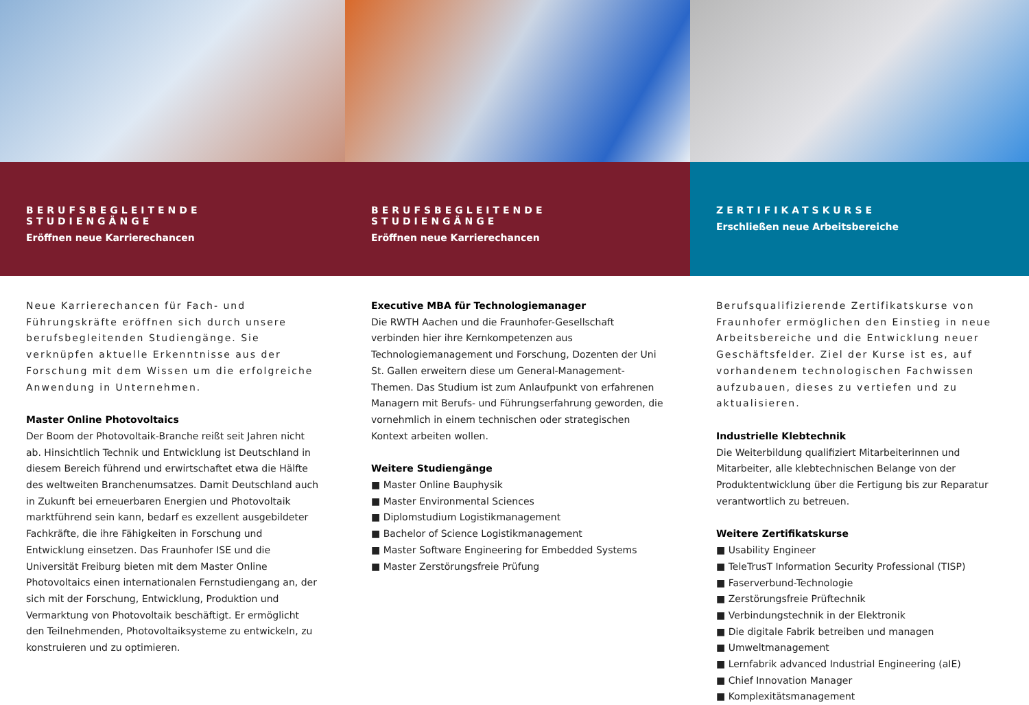BERUFSBEGLEITENDE STUDIENGÄNGE
Eröffnen neue Karrierechancen
Neue Karrierechancen für Fach- und Führungskräfte eröffnen sich durch unsere berufsbegleitenden Studiengänge. Sie verknüpfen aktuelle Erkenntnisse aus der Forschung mit dem Wissen um die erfolgreiche Anwendung in Unternehmen.
Master Online Photovoltaics
Der Boom der Photovoltaik-Branche reißt seit Jahren nicht ab. Hinsichtlich Technik und Entwicklung ist Deutschland in diesem Bereich führend und erwirtschaftet etwa die Hälfte des weltweiten Branchenumsatzes. Damit Deutschland auch in Zukunft bei erneuerbaren Energien und Photovoltaik marktführend sein kann, bedarf es exzellent ausgebildeter Fachkräfte, die ihre Fähigkeiten in Forschung und Entwicklung einsetzen. Das Fraunhofer ISE und die Universität Freiburg bieten mit dem Master Online Photovoltaics einen internationalen Fernstudiengang an, der sich mit der Forschung, Entwicklung, Produktion und Vermarktung von Photovoltaik beschäftigt. Er ermöglicht den Teilnehmenden, Photovoltaiksysteme zu entwickeln, zu konstruieren und zu optimieren.
BERUFSBEGLEITENDE STUDIENGÄNGE
Eröffnen neue Karrierechancen
Executive MBA für Technologiemanager
Die RWTH Aachen und die Fraunhofer-Gesellschaft verbinden hier ihre Kernkompetenzen aus Technologiemanagement und Forschung, Dozenten der Uni St. Gallen erweitern diese um General-Management-Themen. Das Studium ist zum Anlaufpunkt von erfahrenen Managern mit Berufs- und Führungserfahrung geworden, die vornehmlich in einem technischen oder strategischen Kontext arbeiten wollen.
Weitere Studiengänge
■ Master Online Bauphysik
■ Master Environmental Sciences
■ Diplomstudium Logistikmanagement
■ Bachelor of Science Logistikmanagement
■ Master Software Engineering for Embedded Systems
■ Master Zerstörungsfreie Prüfung
ZERTIFIKATSKURSE
Erschließen neue Arbeitsbereiche
Berufsqualifizierende Zertifikatskurse von Fraunhofer ermöglichen den Einstieg in neue Arbeitsbereiche und die Entwicklung neuer Geschäftsfelder. Ziel der Kurse ist es, auf vorhandenem technologischen Fachwissen aufzubauen, dieses zu vertiefen und zu aktualisieren.
Industrielle Klebtechnik
Die Weiterbildung qualifiziert Mitarbeiterinnen und Mitarbeiter, alle klebtechnischen Belange von der Produktentwicklung über die Fertigung bis zur Reparatur verantwortlich zu betreuen.
Weitere Zertifikatskurse
■ Usability Engineer
■ TeleTrusT Information Security Professional (TISP)
■ Faserverbund-Technologie
■ Zerstörungsfreie Prüftechnik
■ Verbindungstechnik in der Elektronik
■ Die digitale Fabrik betreiben und managen
■ Umweltmanagement
■ Lernfabrik advanced Industrial Engineering (aIE)
■ Chief Innovation Manager
■ Komplexitätsmanagement